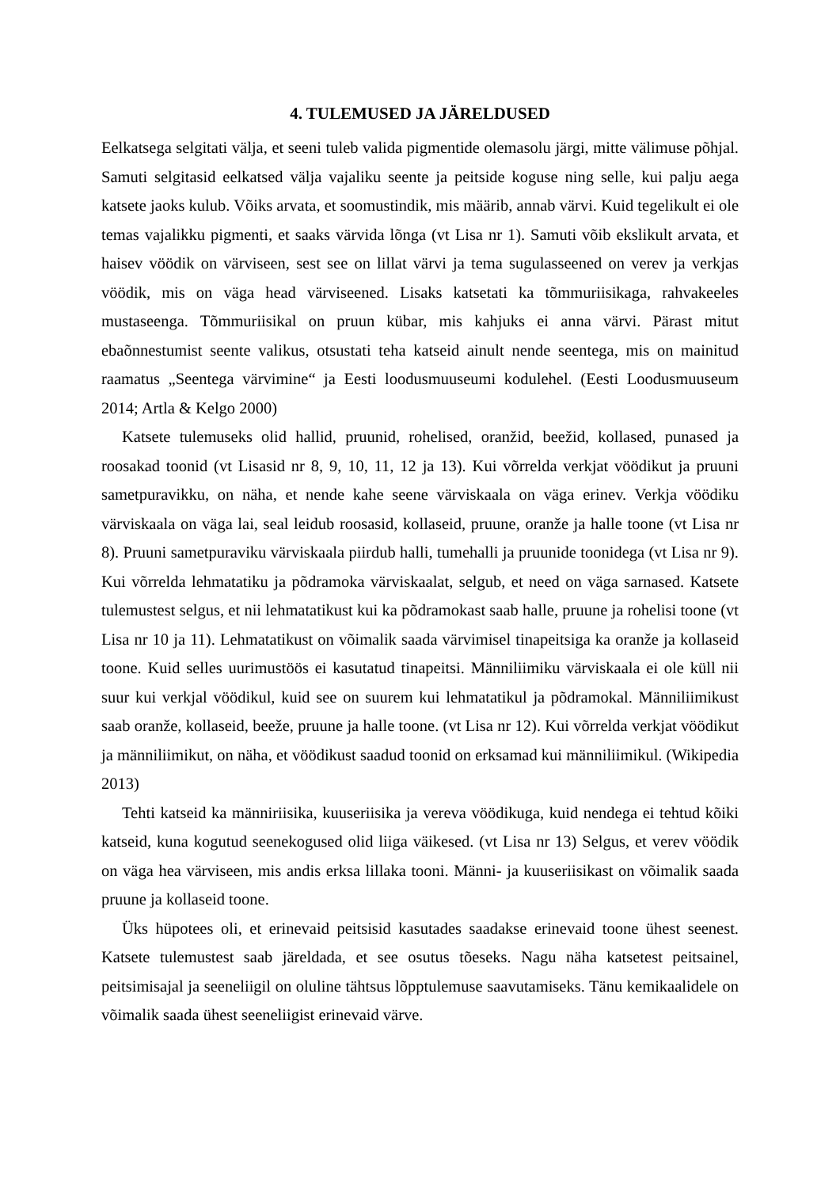4. TULEMUSED JA JÄRELDUSED
Eelkatsega selgitati välja, et seeni tuleb valida pigmentide olemasolu järgi, mitte välimuse põhjal. Samuti selgitasid eelkatsed välja vajaliku seente ja peitside koguse ning selle, kui palju aega katsete jaoks kulub. Võiks arvata, et soomustindik, mis määrib, annab värvi. Kuid tegelikult ei ole temas vajalikku pigmenti, et saaks värvida lõnga (vt Lisa nr 1). Samuti võib ekslikult arvata, et haisev vöödik on värviseen, sest see on lillat värvi ja tema sugulasseened on verev ja verkjas vöödik, mis on väga head värviseened. Lisaks katsetati ka tõmmuriisikaga, rahvakeeles mustaseenga. Tõmmuriisikal on pruun kübar, mis kahjuks ei anna värvi. Pärast mitut ebaõnnestumist seente valikus, otsustati teha katseid ainult nende seentega, mis on mainitud raamatus „Seentega värvimine“ ja Eesti loodusmuuseumi kodulehel. (Eesti Loodusmuuseum 2014; Artla & Kelgo 2000)
Katsete tulemuseks olid hallid, pruunid, rohelised, oranžid, beežid, kollased, punased ja roosakad toonid (vt Lisasid nr 8, 9, 10, 11, 12 ja 13). Kui võrrelda verkjat vöödikut ja pruuni sametpuravikku, on näha, et nende kahe seene värviskaala on väga erinev. Verkja vöödiku värviskaala on väga lai, seal leidub roosasid, kollaseid, pruune, oranže ja halle toone (vt Lisa nr 8). Pruuni sametpuraviku värviskaala piirdub halli, tumehalli ja pruunide toonidega (vt Lisa nr 9). Kui võrrelda lehmatatiku ja põdramoka värviskaalat, selgub, et need on väga sarnased. Katsete tulemustest selgus, et nii lehmatatikust kui ka põdramokast saab halle, pruune ja rohelisi toone (vt Lisa nr 10 ja 11). Lehmatatikust on võimalik saada värvimisel tinapeitsiga ka oranže ja kollaseid toone. Kuid selles uurimustöös ei kasutatud tinapeitsi. Männiliimiku värviskaala ei ole küll nii suur kui verkjal vöödikul, kuid see on suurem kui lehmatatikul ja põdramokal. Männiliimikust saab oranže, kollaseid, beeže, pruune ja halle toone. (vt Lisa nr 12). Kui võrrelda verkjat vöödikut ja männiliimikut, on näha, et vöödikust saadud toonid on erksamad kui männiliimikul. (Wikipedia 2013)
Tehti katseid ka männiriisika, kuuseriisika ja vereva vöödikuga, kuid nendega ei tehtud kõiki katseid, kuna kogutud seenekogused olid liiga väikesed. (vt Lisa nr 13) Selgus, et verev vöödik on väga hea värviseen, mis andis erksa lillaka tooni. Männi- ja kuuseriisikast on võimalik saada pruune ja kollaseid toone.
Üks hüpotees oli, et erinevaid peitsisid kasutades saadakse erinevaid toone ühest seenest. Katsete tulemustest saab järeldada, et see osutus tõeseks. Nagu näha katsetest peitsainel, peitsimisajal ja seeneliigil on oluline tähtsus lõpptulemuse saavutamiseks. Tänu kemikaalidele on võimalik saada ühest seeneliigist erinevaid värve.